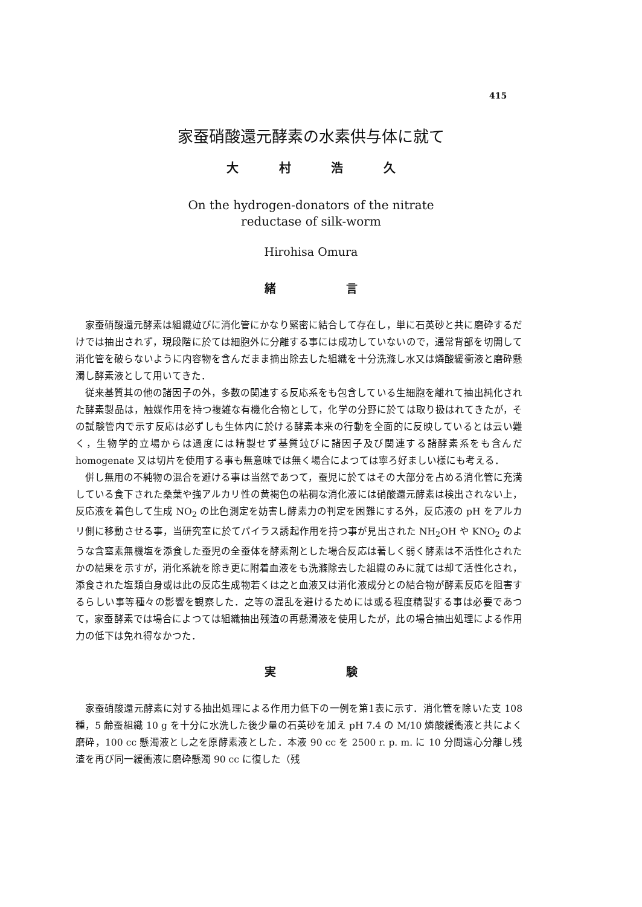415
家蚕硝酸還元酵素の水素供与体に就て
大 村 浩 久
On the hydrogen-donators of the nitrate
reductase of silk-worm
Hirohisa Omura
緒 言
家蚕硝酸還元酵素は組織竝びに消化管にかなり緊密に結合して存在し，単に石英砂と共に磨砕するだけでは抽出されず，現段階に於ては細胞外に分離する事には成功していないので，通常背部を切開して消化管を破らないように内容物を含んだまま摘出除去した組織を十分洗滌し水又は燐酸緩衝液と磨砕懸濁し酵素液として用いてきた．
従来基質其の他の諸因子の外，多数の関連する反応系をも包含している生細胞を離れて抽出純化された酵素製品は，触媒作用を持つ複雑な有機化合物として，化学の分野に於ては取り扱はれてきたが，その試験管内で示す反応は必ずしも生体内に於ける酵素本来の行動を全面的に反映しているとは云い難く，生物学的立場からは過度には精製せず基質竝びに諸因子及び関連する諸酵素系をも含んだ homogenate 又は切片を使用する事も無意味では無く場合によつては寧ろ好ましい様にも考える．
併し無用の不純物の混合を避ける事は当然であつて，蚕児に於てはその大部分を占める消化管に充満している食下された桑葉や強アルカリ性の黄褐色の粘稠な消化液には硝酸還元酵素は検出されない上，反応液を着色して生成 NO<sub>2</sub> の比色測定を妨害し酵素力の判定を困難にする外，反応液の pH をアルカリ側に移動させる事，当研究室に於てパイラス誘起作用を持つ事が見出された NH<sub>2</sub>OH や KNO<sub>2</sub> のような含窒素無機塩を添食した蚕児の全蚕体を酵素剤とした場合反応は著しく弱く酵素は不活性化されたかの結果を示すが，消化系統を除き更に附着血液をも洗滌除去した組織のみに就ては却て活性化され，添食された塩類自身或は此の反応生成物若くは之と血液又は消化液成分との結合物が酵素反応を阻害するらしい事等種々の影響を観察した．之等の混乱を避けるためには或る程度精製する事は必要であつて，家蚕酵素では場合によつては組織抽出残渣の再懸濁液を使用したが，此の場合抽出処理による作用力の低下は免れ得なかつた．
実 験
家蚕硝酸還元酵素に対する抽出処理による作用力低下の一例を第1表に示す．消化管を除いた支 108 種，5 齢蚕組織 10 g を十分に水洗した後少量の石英砂を加え pH 7.4 の M/10 燐酸緩衝液と共によく磨砕，100 cc 懸濁液とし之を原酵素液とした．本液 90 cc を 2500 r. p. m. に 10 分間遠心分離し残渣を再び同一緩衝液に磨砕懸濁 90 cc に復した（残